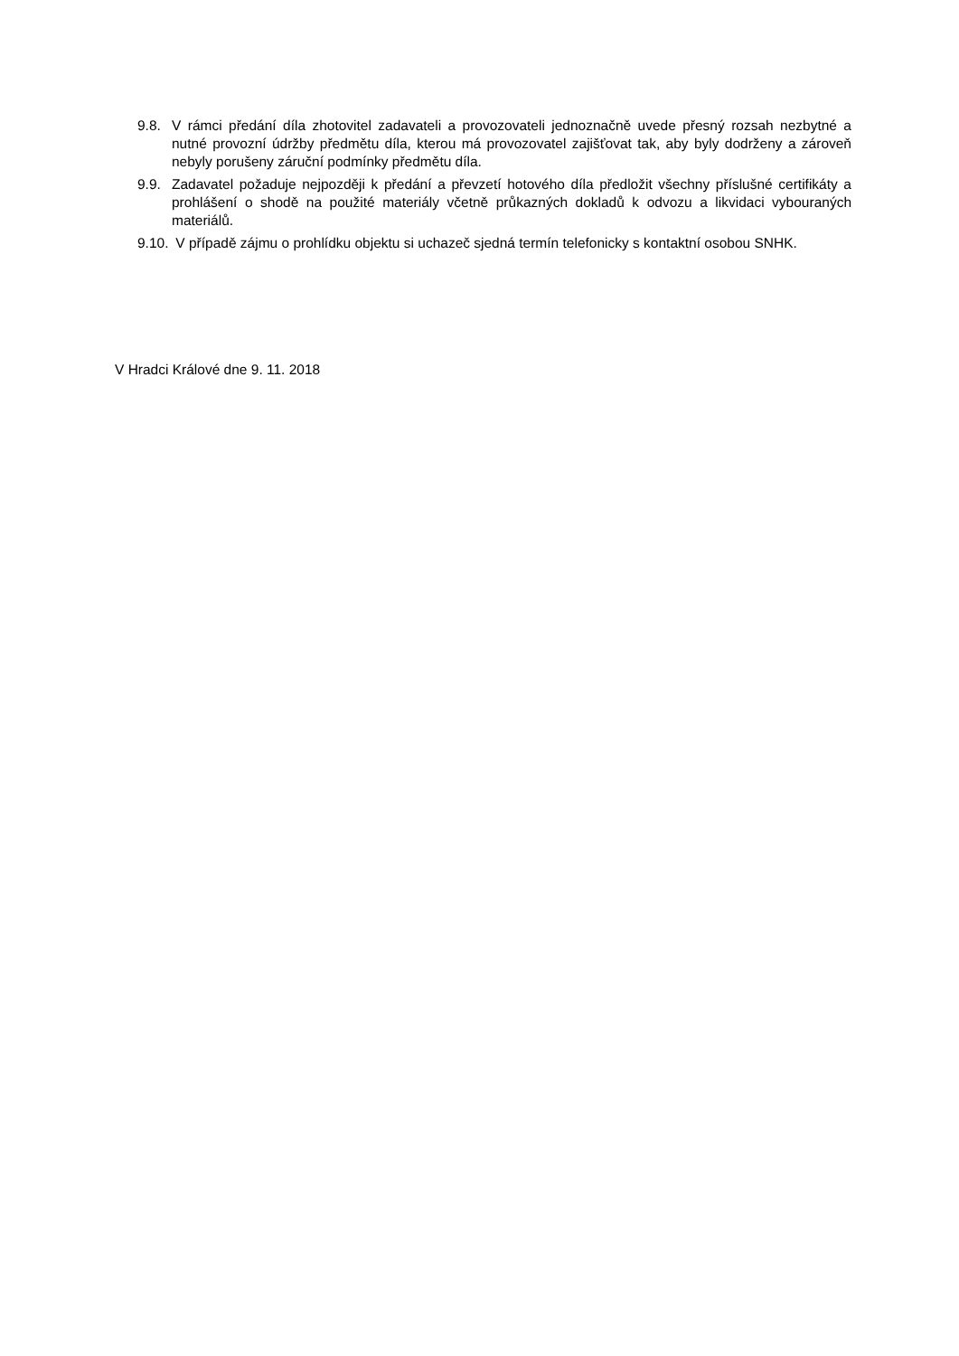9.8. V rámci předání díla zhotovitel zadavateli a provozovateli jednoznačně uvede přesný rozsah nezbytné a nutné provozní údržby předmětu díla, kterou má provozovatel zajišťovat tak, aby byly dodrženy a zároveň nebyly porušeny záruční podmínky předmětu díla.
9.9. Zadavatel požaduje nejpozději k předání a převzetí hotového díla předložit všechny příslušné certifikáty a prohlášení o shodě na použité materiály včetně průkazných dokladů k odvozu a likvidaci vybouraných materiálů.
9.10.
V případě zájmu o prohlídku objektu si uchazeč sjedná termín telefonicky s kontaktní osobou SNHK.
V Hradci Králové dne 9. 11. 2018